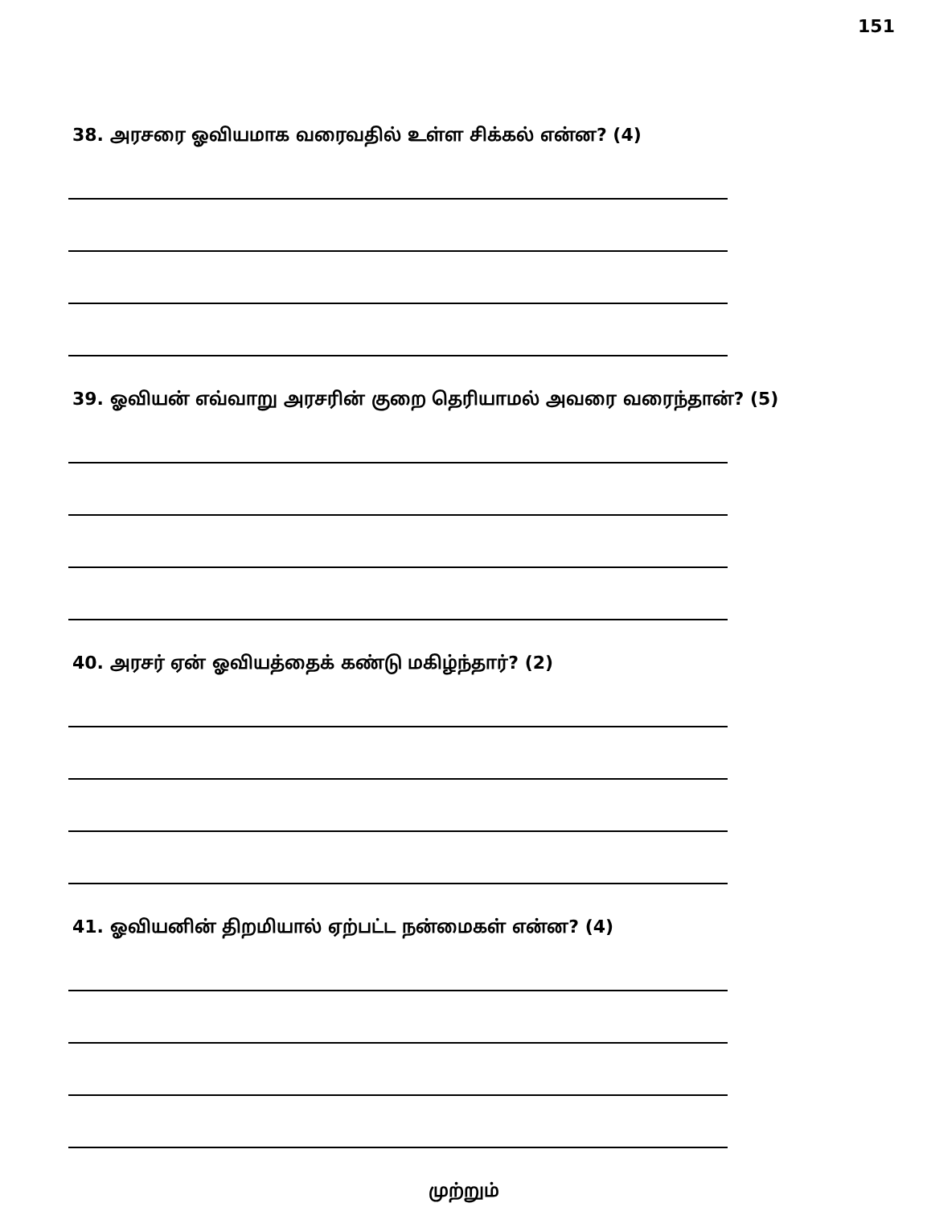151
38. அரசரை ஓவியமாக வரைவதில் உள்ள சிக்கல் என்ன? (4)
39. ஓவியன் எவ்வாறு அரசரின் குறை தெரியாமல் அவரை வரைந்தான்? (5)
40. அரசர் ஏன் ஓவியத்தைக் கண்டு மகிழ்ந்தார்? (2)
41. ஓவியனின் திறமியால் ஏற்பட்ட நன்மைகள் என்ன? (4)
முற்றும்